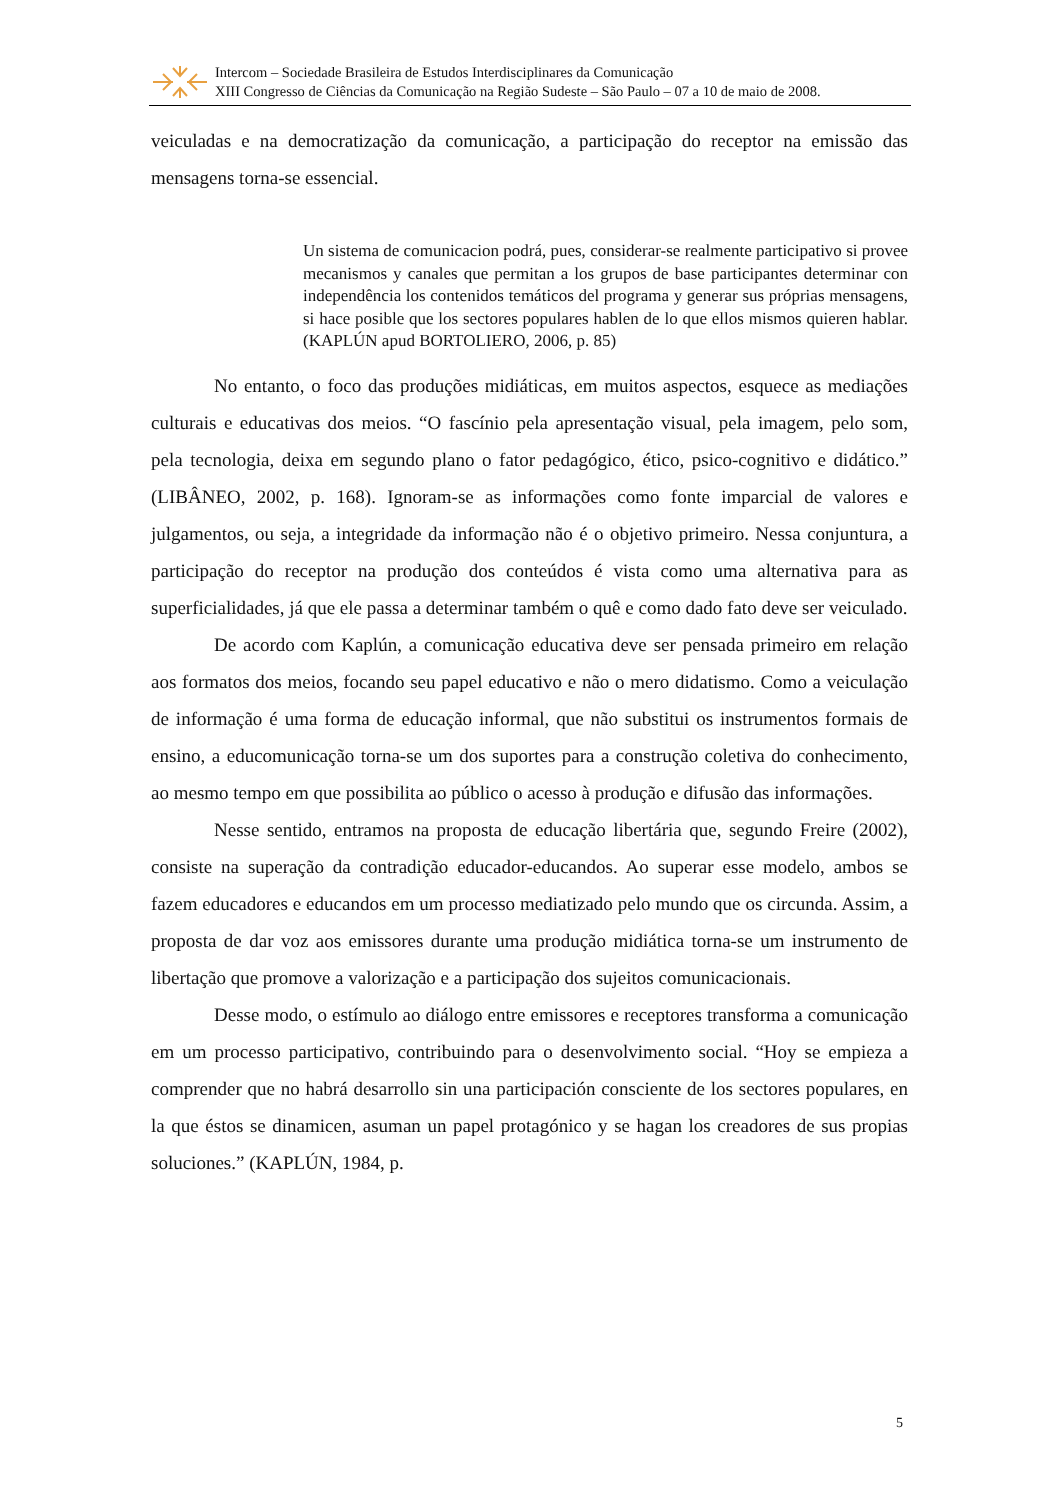Intercom – Sociedade Brasileira de Estudos Interdisciplinares da Comunicação
XIII Congresso de Ciências da Comunicação na Região Sudeste – São Paulo – 07 a 10 de maio de 2008.
veiculadas e na democratização da comunicação, a participação do receptor na emissão das mensagens torna-se essencial.
Un sistema de comunicacion podrá, pues, considerar-se realmente participativo si provee mecanismos y canales que permitan a los grupos de base participantes determinar con independência los contenidos temáticos del programa y generar sus próprias mensagens, si hace posible que los sectores populares hablen de lo que ellos mismos quieren hablar. (KAPLÚN apud BORTOLIERO, 2006, p. 85)
No entanto, o foco das produções midiáticas, em muitos aspectos, esquece as mediações culturais e educativas dos meios. “O fascínio pela apresentação visual, pela imagem, pelo som, pela tecnologia, deixa em segundo plano o fator pedagógico, ético, psico-cognitivo e didático.” (LIBÂNEO, 2002, p. 168). Ignoram-se as informações como fonte imparcial de valores e julgamentos, ou seja, a integridade da informação não é o objetivo primeiro. Nessa conjuntura, a participação do receptor na produção dos conteúdos é vista como uma alternativa para as superficialidades, já que ele passa a determinar também o quê e como dado fato deve ser veiculado.
De acordo com Kaplún, a comunicação educativa deve ser pensada primeiro em relação aos formatos dos meios, focando seu papel educativo e não o mero didatismo. Como a veiculação de informação é uma forma de educação informal, que não substitui os instrumentos formais de ensino, a educomunicação torna-se um dos suportes para a construção coletiva do conhecimento, ao mesmo tempo em que possibilita ao público o acesso à produção e difusão das informações.
Nesse sentido, entramos na proposta de educação libertária que, segundo Freire (2002), consiste na superação da contradição educador-educandos. Ao superar esse modelo, ambos se fazem educadores e educandos em um processo mediatizado pelo mundo que os circunda. Assim, a proposta de dar voz aos emissores durante uma produção midiática torna-se um instrumento de libertação que promove a valorização e a participação dos sujeitos comunicacionais.
Desse modo, o estímulo ao diálogo entre emissores e receptores transforma a comunicação em um processo participativo, contribuindo para o desenvolvimento social. “Hoy se empieza a comprender que no habrá desarrollo sin una participación consciente de los sectores populares, en la que éstos se dinamicen, asuman un papel protagónico y se hagan los creadores de sus propias soluciones.” (KAPLÚN, 1984, p.
5